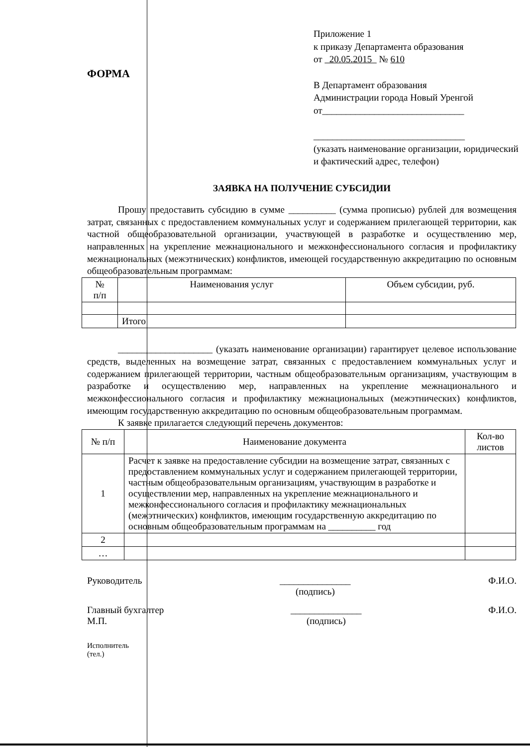ФОРМА
Приложение 1
к приказу Департамента образования
от 20.05.2015 № 610
В Департамент образования
Администрации города Новый Уренгой
от______________________________
________________________________
(указать наименование организации, юридический и фактический адрес, телефон)
ЗАЯВКА НА ПОЛУЧЕНИЕ СУБСИДИИ
Прошу предоставить субсидию в сумме __________ (сумма прописью) рублей для возмещения затрат, связанных с предоставлением коммунальных услуг и содержанием прилегающей территории, как частной общеобразовательной организации, участвующей в разработке и осуществлению мер, направленных на укрепление межнационального и межконфессионального согласия и профилактику межнациональных (межэтнических) конфликтов, имеющей государственную аккредитацию по основным общеобразовательным программам:
| № п/п | Наименования услуг | Объем субсидии, руб. |
| --- | --- | --- |
| | Итого | |
____________________ (указать наименование организации) гарантирует целевое использование средств, выделенных на возмещение затрат, связанных с предоставлением коммунальных услуг и содержанием прилегающей территории, частным общеобразовательным организациям, участвующим в разработке и осуществлению мер, направленных на укрепление межнационального и межконфессионального согласия и профилактику межнациональных (межэтнических) конфликтов, имеющим государственную аккредитацию по основным общеобразовательным программам.
К заявке прилагается следующий перечень документов:
| № п/п | Наименование документа | Кол-во листов |
| --- | --- | --- |
| 1 | Расчет к заявке на предоставление субсидии на возмещение затрат, связанных с предоставлением коммунальных услуг и содержанием прилегающей территории, частным общеобразовательным организациям, участвующим в разработке и осуществлении мер, направленных на укрепление межнационального и межконфессионального согласия и профилактику межнациональных (межэтнических) конфликтов, имеющим государственную аккредитацию по основным общеобразовательным программам на __________ год | |
| 2 | | |
| … | | |
Руководитель _______________
(подпись) Ф.И.О.
Главный бухгалтер
М.П. _______________
(подпись) Ф.И.О.
Исполнитель
(тел.)